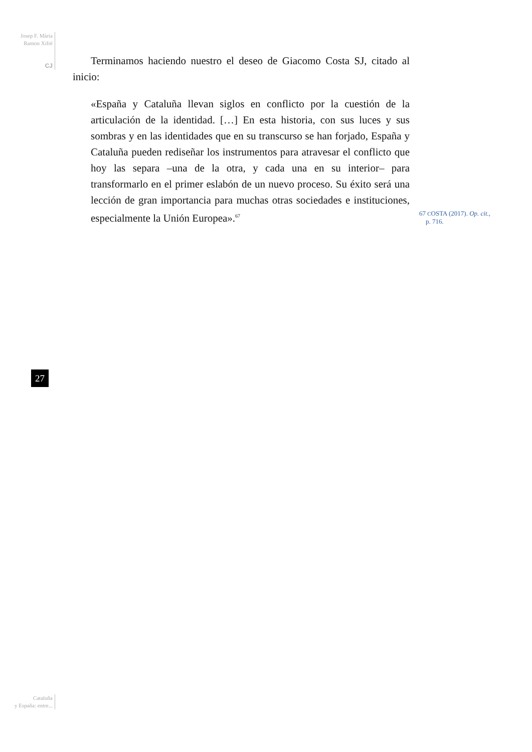Josep F. Mària
Ramon Xifré
CJ
Terminamos haciendo nuestro el deseo de Giacomo Costa SJ, citado al inicio:
«España y Cataluña llevan siglos en conflicto por la cuestión de la articulación de la identidad. […] En esta historia, con sus luces y sus sombras y en las identidades que en su transcurso se han forjado, España y Cataluña pueden rediseñar los instrumentos para atravesar el conflicto que hoy las separa –una de la otra, y cada una en su interior– para transformarlo en el primer eslabón de un nuevo proceso. Su éxito será una lección de gran importancia para muchas otras sociedades e instituciones, especialmente la Unión Europea».<sup>67</sup>
67 COSTA (2017). Op. cit.,
p. 716.
27
Cataluña
y España: entre...